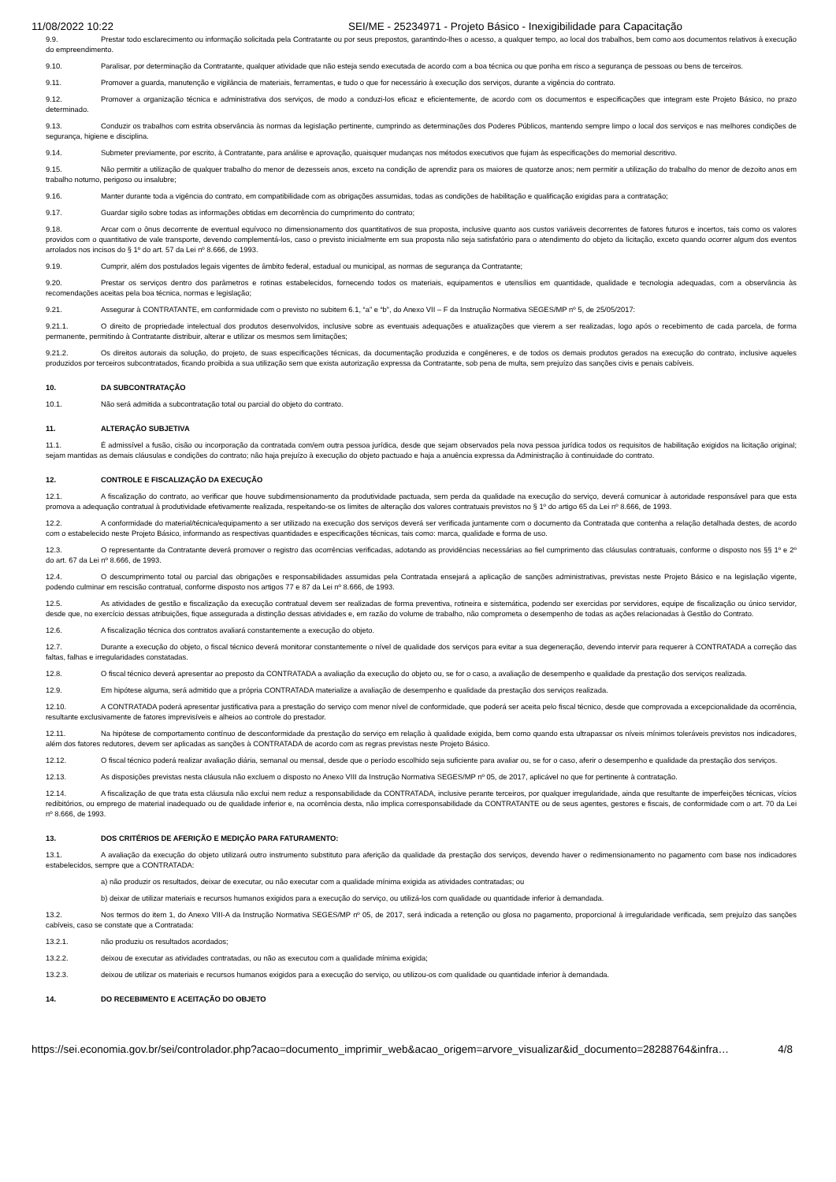11/08/2022 10:22 SEI/ME - 25234971 - Projeto Básico - Inexigibilidade para Capacitação
9.9. Prestar todo esclarecimento ou informação solicitada pela Contratante ou por seus prepostos, garantindo-lhes o acesso, a qualquer tempo, ao local dos trabalhos, bem como aos documentos relativos à execução do empreendimento.
9.10. Paralisar, por determinação da Contratante, qualquer atividade que não esteja sendo executada de acordo com a boa técnica ou que ponha em risco a segurança de pessoas ou bens de terceiros.
9.11. Promover a guarda, manutenção e vigilância de materiais, ferramentas, e tudo o que for necessário à execução dos serviços, durante a vigência do contrato.
9.12. Promover a organização técnica e administrativa dos serviços, de modo a conduzi-los eficaz e eficientemente, de acordo com os documentos e especificações que integram este Projeto Básico, no prazo determinado.
9.13. Conduzir os trabalhos com estrita observância às normas da legislação pertinente, cumprindo as determinações dos Poderes Públicos, mantendo sempre limpo o local dos serviços e nas melhores condições de segurança, higiene e disciplina.
9.14. Submeter previamente, por escrito, à Contratante, para análise e aprovação, quaisquer mudanças nos métodos executivos que fujam às especificações do memorial descritivo.
9.15. Não permitir a utilização de qualquer trabalho do menor de dezesseis anos, exceto na condição de aprendiz para os maiores de quatorze anos; nem permitir a utilização do trabalho do menor de dezoito anos em trabalho noturno, perigoso ou insalubre;
9.16. Manter durante toda a vigência do contrato, em compatibilidade com as obrigações assumidas, todas as condições de habilitação e qualificação exigidas para a contratação;
9.17. Guardar sigilo sobre todas as informações obtidas em decorrência do cumprimento do contrato;
9.18. Arcar com o ônus decorrente de eventual equívoco no dimensionamento dos quantitativos de sua proposta, inclusive quanto aos custos variáveis decorrentes de fatores futuros e incertos, tais como os valores providos com o quantitativo de vale transporte, devendo complementá-los, caso o previsto inicialmente em sua proposta não seja satisfatório para o atendimento do objeto da licitação, exceto quando ocorrer algum dos eventos arrolados nos incisos do § 1º do art. 57 da Lei nº 8.666, de 1993.
9.19. Cumprir, além dos postulados legais vigentes de âmbito federal, estadual ou municipal, as normas de segurança da Contratante;
9.20. Prestar os serviços dentro dos parâmetros e rotinas estabelecidos, fornecendo todos os materiais, equipamentos e utensílios em quantidade, qualidade e tecnologia adequadas, com a observância às recomendações aceitas pela boa técnica, normas e legislação;
9.21. Assegurar à CONTRATANTE, em conformidade com o previsto no subitem 6.1, “a” e “b”, do Anexo VII – F da Instrução Normativa SEGES/MP nº 5, de 25/05/2017:
9.21.1. O direito de propriedade intelectual dos produtos desenvolvidos, inclusive sobre as eventuais adequações e atualizações que vierem a ser realizadas, logo após o recebimento de cada parcela, de forma permanente, permitindo à Contratante distribuir, alterar e utilizar os mesmos sem limitações;
9.21.2. Os direitos autorais da solução, do projeto, de suas especificações técnicas, da documentação produzida e congêneres, e de todos os demais produtos gerados na execução do contrato, inclusive aqueles produzidos por terceiros subcontratados, ficando proibida a sua utilização sem que exista autorização expressa da Contratante, sob pena de multa, sem prejuízo das sanções civis e penais cabíveis.
10. DA SUBCONTRATAÇÃO
10.1. Não será admitida a subcontratação total ou parcial do objeto do contrato.
11. ALTERAÇÃO SUBJETIVA
11.1. É admissível a fusão, cisão ou incorporação da contratada com/em outra pessoa jurídica, desde que sejam observados pela nova pessoa jurídica todos os requisitos de habilitação exigidos na licitação original; sejam mantidas as demais cláusulas e condições do contrato; não haja prejuízo à execução do objeto pactuado e haja a anuência expressa da Administração à continuidade do contrato.
12. CONTROLE E FISCALIZAÇÃO DA EXECUÇÃO
12.1. A fiscalização do contrato, ao verificar que houve subdimensionamento da produtividade pactuada, sem perda da qualidade na execução do serviço, deverá comunicar à autoridade responsável para que esta promova a adequação contratual à produtividade efetivamente realizada, respeitando-se os limites de alteração dos valores contratuais previstos no § 1º do artigo 65 da Lei nº 8.666, de 1993.
12.2. A conformidade do material/técnica/equipamento a ser utilizado na execução dos serviços deverá ser verificada juntamente com o documento da Contratada que contenha a relação detalhada destes, de acordo com o estabelecido neste Projeto Básico, informando as respectivas quantidades e especificações técnicas, tais como: marca, qualidade e forma de uso.
12.3. O representante da Contratante deverá promover o registro das ocorrências verificadas, adotando as providências necessárias ao fiel cumprimento das cláusulas contratuais, conforme o disposto nos §§ 1º e 2º do art. 67 da Lei nº 8.666, de 1993.
12.4. O descumprimento total ou parcial das obrigações e responsabilidades assumidas pela Contratada ensejará a aplicação de sanções administrativas, previstas neste Projeto Básico e na legislação vigente, podendo culminar em rescisão contratual, conforme disposto nos artigos 77 e 87 da Lei nº 8.666, de 1993.
12.5. As atividades de gestão e fiscalização da execução contratual devem ser realizadas de forma preventiva, rotineira e sistemática, podendo ser exercidas por servidores, equipe de fiscalização ou único servidor, desde que, no exercício dessas atribuições, fique assegurada a distinção dessas atividades e, em razão do volume de trabalho, não comprometa o desempenho de todas as ações relacionadas à Gestão do Contrato.
12.6. A fiscalização técnica dos contratos avaliará constantemente a execução do objeto.
12.7. Durante a execução do objeto, o fiscal técnico deverá monitorar constantemente o nível de qualidade dos serviços para evitar a sua degeneração, devendo intervir para requerer à CONTRATADA a correção das faltas, falhas e irregularidades constatadas.
12.8. O fiscal técnico deverá apresentar ao preposto da CONTRATADA a avaliação da execução do objeto ou, se for o caso, a avaliação de desempenho e qualidade da prestação dos serviços realizada.
12.9. Em hipótese alguma, será admitido que a própria CONTRATADA materialize a avaliação de desempenho e qualidade da prestação dos serviços realizada.
12.10. A CONTRATADA poderá apresentar justificativa para a prestação do serviço com menor nível de conformidade, que poderá ser aceita pelo fiscal técnico, desde que comprovada a excepcionalidade da ocorrência, resultante exclusivamente de fatores imprevisíveis e alheios ao controle do prestador.
12.11. Na hipótese de comportamento contínuo de desconformidade da prestação do serviço em relação à qualidade exigida, bem como quando esta ultrapassar os níveis mínimos toleráveis previstos nos indicadores, além dos fatores redutores, devem ser aplicadas as sanções à CONTRATADA de acordo com as regras previstas neste Projeto Básico.
12.12. O fiscal técnico poderá realizar avaliação diária, semanal ou mensal, desde que o período escolhido seja suficiente para avaliar ou, se for o caso, aferir o desempenho e qualidade da prestação dos serviços.
12.13. As disposições previstas nesta cláusula não excluem o disposto no Anexo VIII da Instrução Normativa SEGES/MP nº 05, de 2017, aplicável no que for pertinente à contratação.
12.14. A fiscalização de que trata esta cláusula não exclui nem reduz a responsabilidade da CONTRATADA, inclusive perante terceiros, por qualquer irregularidade, ainda que resultante de imperfeições técnicas, vícios redibitórios, ou emprego de material inadequado ou de qualidade inferior e, na ocorrência desta, não implica corresponsabilidade da CONTRATANTE ou de seus agentes, gestores e fiscais, de conformidade com o art. 70 da Lei nº 8.666, de 1993.
13. DOS CRITÉRIOS DE AFERIÇÃO E MEDIÇÃO PARA FATURAMENTO:
13.1. A avaliação da execução do objeto utilizará outro instrumento substituto para aferição da qualidade da prestação dos serviços, devendo haver o redimensionamento no pagamento com base nos indicadores estabelecidos, sempre que a CONTRATADA:
a) não produzir os resultados, deixar de executar, ou não executar com a qualidade mínima exigida as atividades contratadas; ou
b) deixar de utilizar materiais e recursos humanos exigidos para a execução do serviço, ou utilizá-los com qualidade ou quantidade inferior à demandada.
13.2. Nos termos do item 1, do Anexo VIII-A da Instrução Normativa SEGES/MP nº 05, de 2017, será indicada a retenção ou glosa no pagamento, proporcional à irregularidade verificada, sem prejuízo das sanções cabíveis, caso se constate que a Contratada:
13.2.1. não produziu os resultados acordados;
13.2.2. deixou de executar as atividades contratadas, ou não as executou com a qualidade mínima exigida;
13.2.3. deixou de utilizar os materiais e recursos humanos exigidos para a execução do serviço, ou utilizou-os com qualidade ou quantidade inferior à demandada.
14. DO RECEBIMENTO E ACEITAÇÃO DO OBJETO
https://sei.economia.gov.br/sei/controlador.php?acao=documento_imprimir_web&acao_origem=arvore_visualizar&id_documento=28288764&infra… 4/8